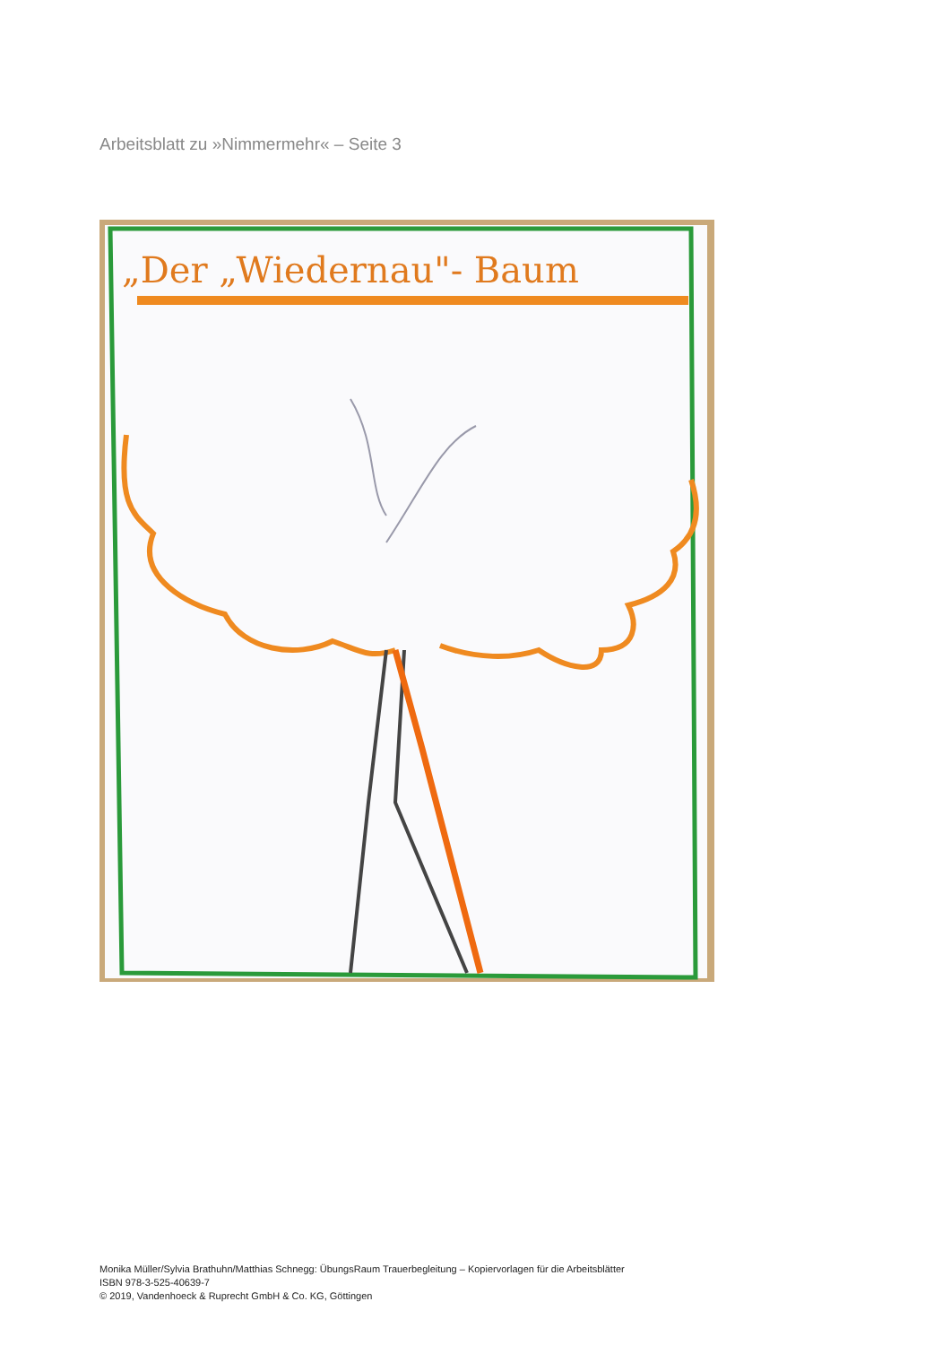Arbeitsblatt zu »Nimmermehr« – Seite 3
„Der „Wiedernau"- Baum
Monika Müller/Sylvia Brathuhn/Matthias Schnegg: ÜbungsRaum Trauerbegleitung – Kopiervorlagen für die Arbeitsblätter
ISBN 978-3-525-40639-7
© 2019, Vandenhoeck & Ruprecht GmbH & Co. KG, Göttingen